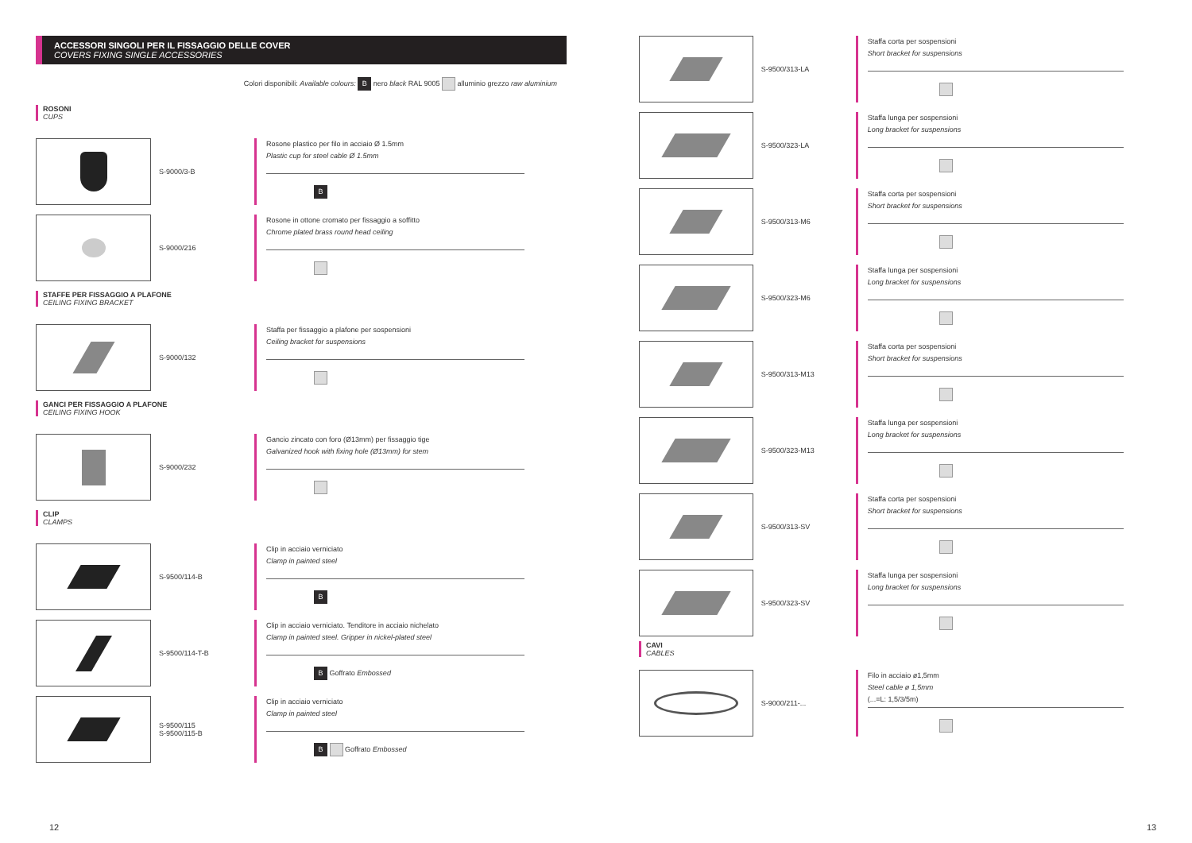ACCESSORI SINGOLI PER IL FISSAGGIO DELLE COVER
COVERS FIXING SINGLE ACCESSORIES
Colori disponibili: Available colours: B nero black RAL 9005 alluminio grezzo raw aluminium
ROSONI
CUPS
S-9000/3-B
Rosone plastico per filo in acciaio Ø 1.5mm
Plastic cup for steel cable Ø 1.5mm
B
S-9000/216
Rosone in ottone cromato per fissaggio a soffitto
Chrome plated brass round head ceiling
STAFFE PER FISSAGGIO A PLAFONE
CEILING FIXING BRACKET
S-9000/132
Staffa per fissaggio a plafone per sospensioni
Ceiling bracket for suspensions
GANCI PER FISSAGGIO A PLAFONE
CEILING FIXING HOOK
S-9000/232
Gancio zincato con foro (Ø13mm) per fissaggio tige
Galvanized hook with fixing hole (Ø13mm) for stem
CLIP
CLAMPS
S-9500/114-B
Clip in acciaio verniciato
Clamp in painted steel
B
S-9500/114-T-B
Clip in acciaio verniciato. Tenditore in acciaio nichelato
Clamp in painted steel. Gripper in nickel-plated steel
B Goffrato Embossed
S-9500/115
S-9500/115-B
Clip in acciaio verniciato
Clamp in painted steel
B Goffrato Embossed
S-9500/313-LA
Staffa corta per sospensioni
Short bracket for suspensions
S-9500/323-LA
Staffa lunga per sospensioni
Long bracket for suspensions
S-9500/313-M6
Staffa corta per sospensioni
Short bracket for suspensions
S-9500/323-M6
Staffa lunga per sospensioni
Long bracket for suspensions
S-9500/313-M13
Staffa corta per sospensioni
Short bracket for suspensions
S-9500/323-M13
Staffa lunga per sospensioni
Long bracket for suspensions
S-9500/313-SV
Staffa corta per sospensioni
Short bracket for suspensions
S-9500/323-SV
Staffa lunga per sospensioni
Long bracket for suspensions
CAVI
CABLES
S-9000/211-...
Filo in acciaio ø1,5mm
Steel cable ø 1,5mm
(...=L: 1,5/3/5m)
12 13